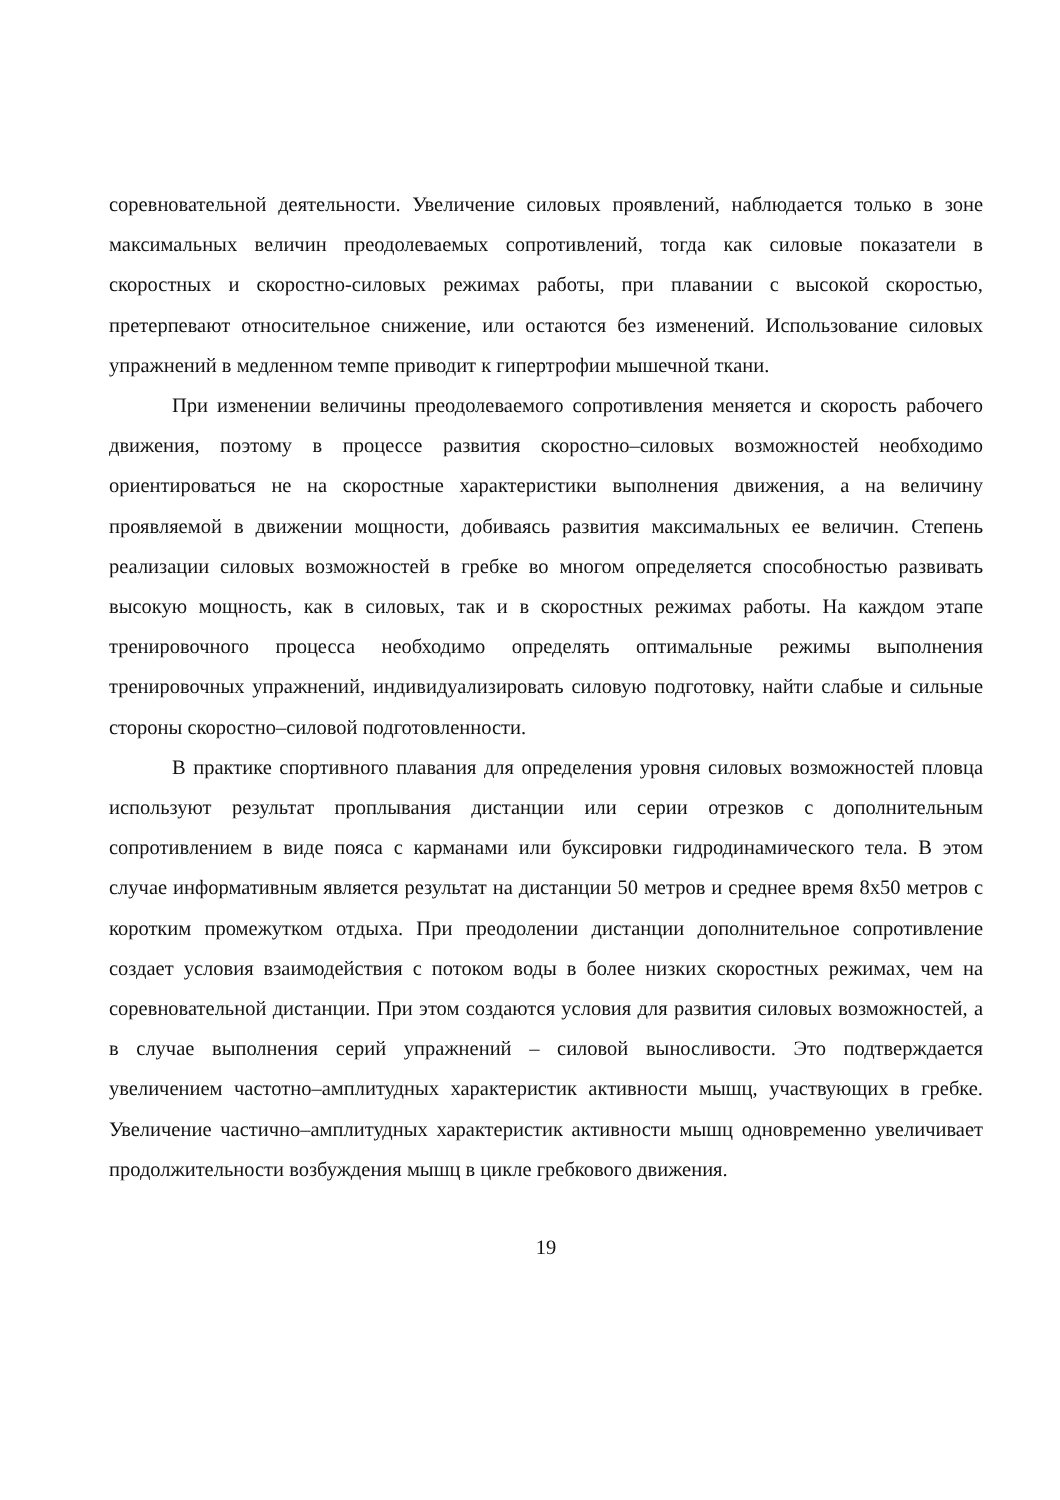соревновательной деятельности. Увеличение силовых проявлений, наблюдается только в зоне максимальных величин преодолеваемых сопротивлений, тогда как силовые показатели в скоростных и скоростно-силовых режимах работы, при плавании с высокой скоростью, претерпевают относительное снижение, или остаются без изменений. Использование силовых упражнений в медленном темпе приводит к гипертрофии мышечной ткани.
При изменении величины преодолеваемого сопротивления меняется и скорость рабочего движения, поэтому в процессе развития скоростно–силовых возможностей необходимо ориентироваться не на скоростные характеристики выполнения движения, а на величину проявляемой в движении мощности, добиваясь развития максимальных ее величин. Степень реализации силовых возможностей в гребке во многом определяется способностью развивать высокую мощность, как в силовых, так и в скоростных режимах работы. На каждом этапе тренировочного процесса необходимо определять оптимальные режимы выполнения тренировочных упражнений, индивидуализировать силовую подготовку, найти слабые и сильные стороны скоростно–силовой подготовленности.
В практике спортивного плавания для определения уровня силовых возможностей пловца используют результат проплывания дистанции или серии отрезков с дополнительным сопротивлением в виде пояса с карманами или буксировки гидродинамического тела. В этом случае информативным является результат на дистанции 50 метров и среднее время 8х50 метров с коротким промежутком отдыха. При преодолении дистанции дополнительное сопротивление создает условия взаимодействия с потоком воды в более низких скоростных режимах, чем на соревновательной дистанции. При этом создаются условия для развития силовых возможностей, а в случае выполнения серий упражнений – силовой выносливости. Это подтверждается увеличением частотно–амплитудных характеристик активности мышц, участвующих в гребке. Увеличение частично–амплитудных характеристик активности мышц одновременно увеличивает продолжительности возбуждения мышц в цикле гребкового движения.
19